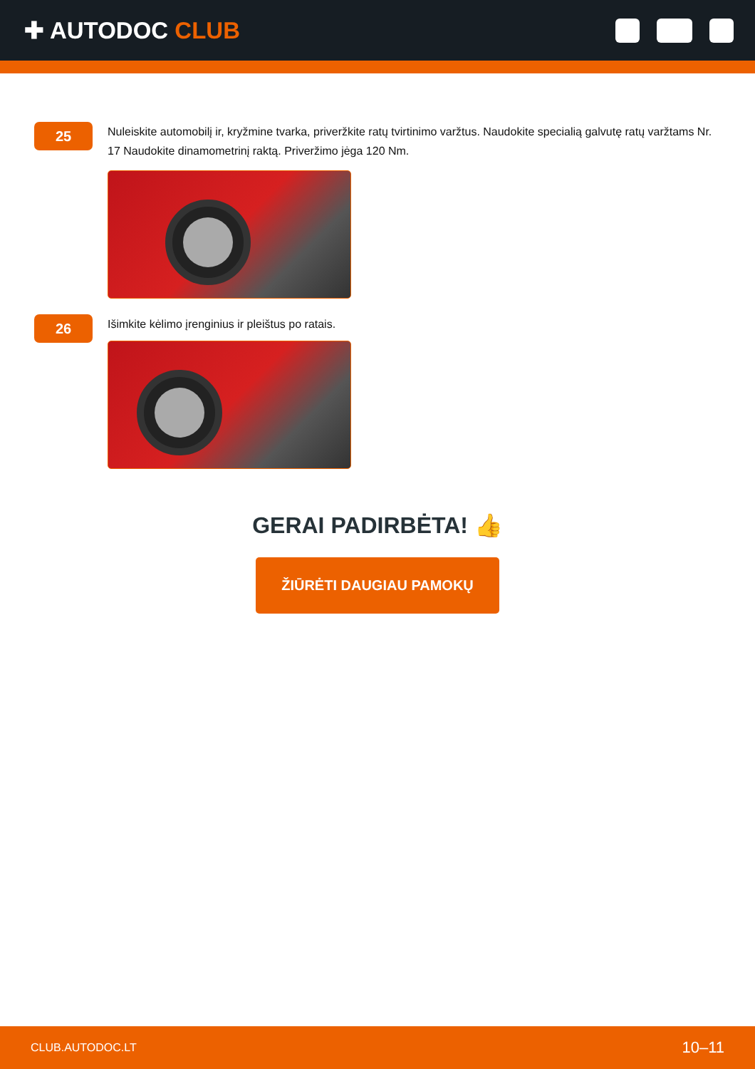✚ AUTODOC CLUB
25
Nuleiskite automobilį ir, kryžmine tvarka, priveržkite ratų tvirtinimo varžtus. Naudokite specialią galvutę ratų varžtams Nr. 17 Naudokite dinamometrinį raktą. Priveržimo jėga 120 Nm.
26
Išimkite kėlimo įrenginius ir pleištus po ratais.
GERAI PADIRBĖTA! 👍
ŽIŪRĖTI DAUGIAU PAMOKŲ
CLUB.AUTODOC.LT 10–11